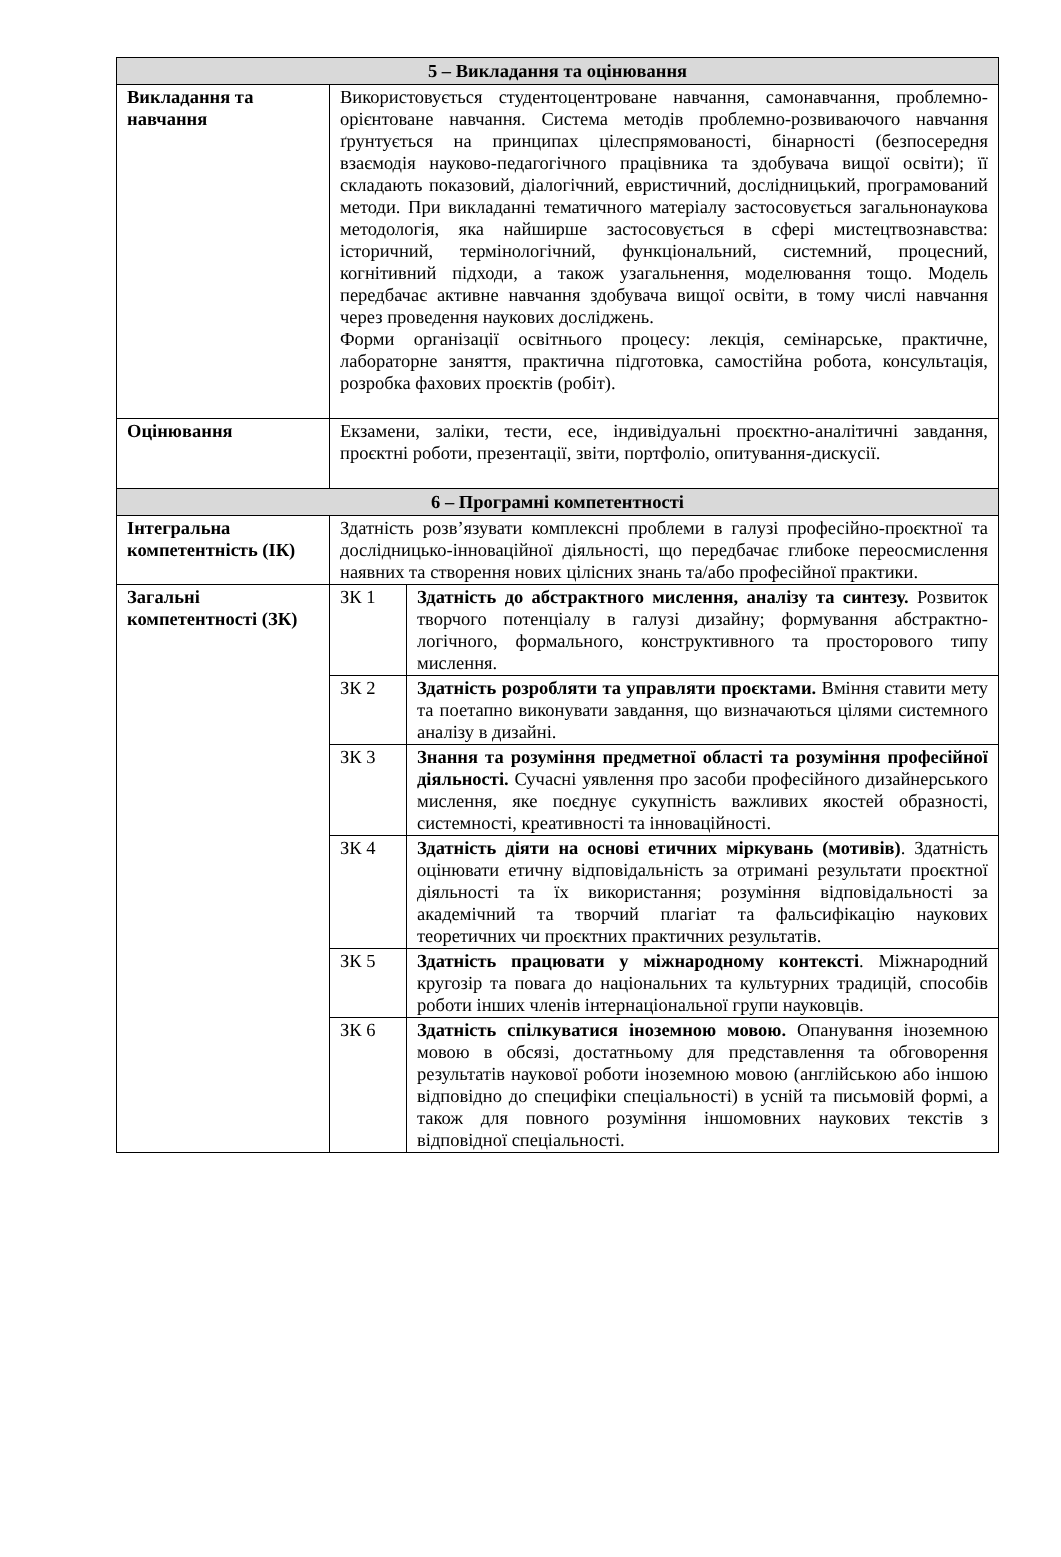| 5 – Викладання та оцінювання | | |
| --- | --- | --- |
| Викладання та навчання | Використовується студентоцентроване навчання, самонавчання, проблемно-орієнтоване навчання. Система методів проблемно-розвиваючого навчання ґрунтується на принципах цілеспрямованості, бінарності (безпосередня взаємодія науково-педагогічного працівника та здобувача вищої освіти); її складають показовий, діалогічний, евристичний, дослідницький, програмований методи. При викладанні тематичного матеріалу застосовується загальнонаукова методологія, яка найширше застосовується в сфері мистецтвознавства: історичний, термінологічний, функціональний, системний, процесний, когнітивний підходи, а також узагальнення, моделювання тощо. Модель передбачає активне навчання здобувача вищої освіти, в тому числі навчання через проведення наукових досліджень. Форми організації освітнього процесу: лекція, семінарське, практичне, лабораторне заняття, практична підготовка, самостійна робота, консультація, розробка фахових проєктів (робіт). | |
| Оцінювання | Екзамени, заліки, тести, есе, індивідуальні проєктно-аналітичні завдання, проєктні роботи, презентації, звіти, портфоліо, опитування-дискусії. | |
| 6 – Програмні компетентності | | |
| Інтегральна компетентність (ІК) | Здатність розв’язувати комплексні проблеми в галузі професійно-проєктної та дослідницько-інноваційної діяльності, що передбачає глибоке переосмислення наявних та створення нових цілісних знань та/або професійної практики. | |
| Загальні компетентності (ЗК) | ЗК 1 | Здатність до абстрактного мислення, аналізу та синтезу. Розвиток творчого потенціалу в галузі дизайну; формування абстрактно-логічного, формального, конструктивного та просторового типу мислення. |
| | ЗК 2 | Здатність розробляти та управляти проєктами. Вміння ставити мету та поетапно виконувати завдання, що визначаються цілями системного аналізу в дизайні. |
| | ЗК 3 | Знання та розуміння предметної області та розуміння професійної діяльності. Сучасні уявлення про засоби професійного дизайнерського мислення, яке поєднує сукупність важливих якостей образності, системності, креативності та інноваційності. |
| | ЗК 4 | Здатність діяти на основі етичних міркувань (мотивів) . Здатність оцінювати етичну відповідальність за отримані результати проєктної діяльності та їх використання; розуміння відповідальності за академічний та творчий плагіат та фальсифікацію наукових теоретичних чи проєктних практичних результатів. |
| | ЗК 5 | Здатність працювати у міжнародному контексті . Міжнародний кругозір та повага до національних та культурних традицій, способів роботи інших членів інтернаціональної групи науковців. |
| | ЗК 6 | Здатність спілкуватися іноземною мовою. Опанування іноземною мовою в обсязі, достатньому для представлення та обговорення результатів наукової роботи іноземною мовою (англійською або іншою відповідно до специфіки спеціальності) в усній та письмовій формі, а також для повного розуміння іншомовних наукових текстів з відповідної спеціальності. |